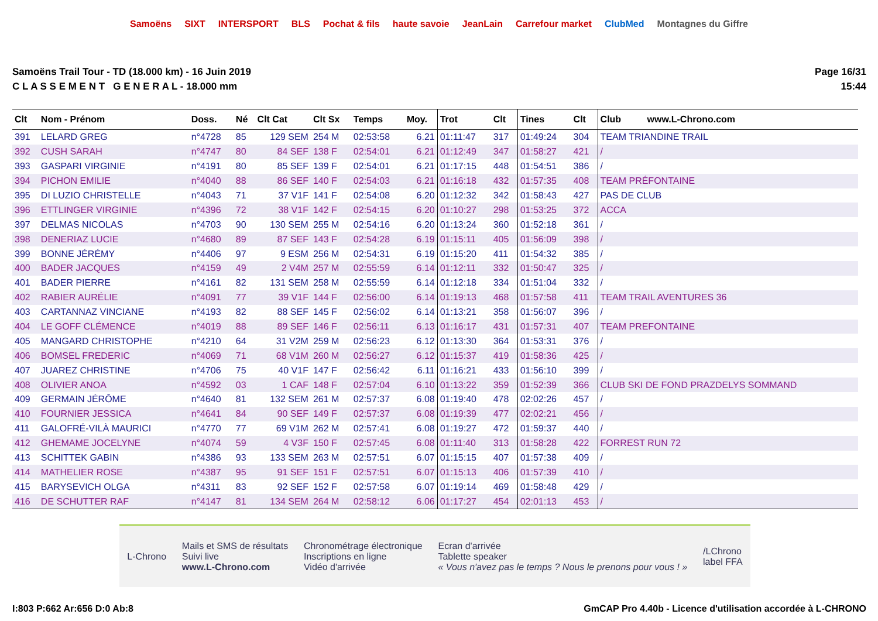Samoëns SIXT INTERSPORT BLS Pochat & fils haute savoie JeanLain Carrefour market ClubMed Montagnes du Giffre
Samoëns Trail Tour - TD (18.000 km) - 16 Juin 2019
C L A S S E M E N T G E N E R A L - 18.000 mm
Page 16/31
15:44
| Clt | Nom - Prénom | Doss. | Né | Clt Cat | Clt Sx | Temps | Moy. | Trot | Clt | Tines | Clt | Club www.L-Chrono.com |
| --- | --- | --- | --- | --- | --- | --- | --- | --- | --- | --- | --- | --- |
| 391 | LELARD GREG | n°4728 | 85 | 129 SEM | 254 M | 02:53:58 | 6.21 | 01:11:47 | 317 | 01:49:24 | 304 | TEAM TRIANDINE TRAIL |
| 392 | CUSH SARAH | n°4747 | 80 | 84 SEF | 138 F | 02:54:01 | 6.21 | 01:12:49 | 347 | 01:58:27 | 421 | / |
| 393 | GASPARI VIRGINIE | n°4191 | 80 | 85 SEF | 139 F | 02:54:01 | 6.21 | 01:17:15 | 448 | 01:54:51 | 386 | / |
| 394 | PICHON EMILIE | n°4040 | 88 | 86 SEF | 140 F | 02:54:03 | 6.21 | 01:16:18 | 432 | 01:57:35 | 408 | TEAM PRÉFONTAINE |
| 395 | DI LUZIO CHRISTELLE | n°4043 | 71 | 37 V1F | 141 F | 02:54:08 | 6.20 | 01:12:32 | 342 | 01:58:43 | 427 | PAS DE CLUB |
| 396 | ETTLINGER VIRGINIE | n°4396 | 72 | 38 V1F | 142 F | 02:54:15 | 6.20 | 01:10:27 | 298 | 01:53:25 | 372 | ACCA |
| 397 | DELMAS NICOLAS | n°4703 | 90 | 130 SEM | 255 M | 02:54:16 | 6.20 | 01:13:24 | 360 | 01:52:18 | 361 | / |
| 398 | DENERIAZ LUCIE | n°4680 | 89 | 87 SEF | 143 F | 02:54:28 | 6.19 | 01:15:11 | 405 | 01:56:09 | 398 | / |
| 399 | BONNE JÉRÉMY | n°4406 | 97 | 9 ESM | 256 M | 02:54:31 | 6.19 | 01:15:20 | 411 | 01:54:32 | 385 | / |
| 400 | BADER JACQUES | n°4159 | 49 | 2 V4M | 257 M | 02:55:59 | 6.14 | 01:12:11 | 332 | 01:50:47 | 325 | / |
| 401 | BADER PIERRE | n°4161 | 82 | 131 SEM | 258 M | 02:55:59 | 6.14 | 01:12:18 | 334 | 01:51:04 | 332 | / |
| 402 | RABIER AURÉLIE | n°4091 | 77 | 39 V1F | 144 F | 02:56:00 | 6.14 | 01:19:13 | 468 | 01:57:58 | 411 | TEAM TRAIL AVENTURES 36 |
| 403 | CARTANNAZ VINCIANE | n°4193 | 82 | 88 SEF | 145 F | 02:56:02 | 6.14 | 01:13:21 | 358 | 01:56:07 | 396 | / |
| 404 | LE GOFF CLÉMENCE | n°4019 | 88 | 89 SEF | 146 F | 02:56:11 | 6.13 | 01:16:17 | 431 | 01:57:31 | 407 | TEAM PREFONTAINE |
| 405 | MANGARD CHRISTOPHE | n°4210 | 64 | 31 V2M | 259 M | 02:56:23 | 6.12 | 01:13:30 | 364 | 01:53:31 | 376 | / |
| 406 | BOMSEL FREDERIC | n°4069 | 71 | 68 V1M | 260 M | 02:56:27 | 6.12 | 01:15:37 | 419 | 01:58:36 | 425 | / |
| 407 | JUAREZ CHRISTINE | n°4706 | 75 | 40 V1F | 147 F | 02:56:42 | 6.11 | 01:16:21 | 433 | 01:56:10 | 399 | / |
| 408 | OLIVIER ANOA | n°4592 | 03 | 1 CAF | 148 F | 02:57:04 | 6.10 | 01:13:22 | 359 | 01:52:39 | 366 | CLUB SKI DE FOND PRAZDELYS SOMMAND |
| 409 | GERMAIN JÉRÔME | n°4640 | 81 | 132 SEM | 261 M | 02:57:37 | 6.08 | 01:19:40 | 478 | 02:02:26 | 457 | / |
| 410 | FOURNIER JESSICA | n°4641 | 84 | 90 SEF | 149 F | 02:57:37 | 6.08 | 01:19:39 | 477 | 02:02:21 | 456 | / |
| 411 | GALOFRÉ-VILÀ MAURICI | n°4770 | 77 | 69 V1M | 262 M | 02:57:41 | 6.08 | 01:19:27 | 472 | 01:59:37 | 440 | / |
| 412 | GHEMAME JOCELYNE | n°4074 | 59 | 4 V3F | 150 F | 02:57:45 | 6.08 | 01:11:40 | 313 | 01:58:28 | 422 | FORREST RUN 72 |
| 413 | SCHITTEK GABIN | n°4386 | 93 | 133 SEM | 263 M | 02:57:51 | 6.07 | 01:15:15 | 407 | 01:57:38 | 409 | / |
| 414 | MATHELIER ROSE | n°4387 | 95 | 91 SEF | 151 F | 02:57:51 | 6.07 | 01:15:13 | 406 | 01:57:39 | 410 | / |
| 415 | BARYSEVICH OLGA | n°4311 | 83 | 92 SEF | 152 F | 02:57:58 | 6.07 | 01:19:14 | 469 | 01:58:48 | 429 | / |
| 416 | DE SCHUTTER RAF | n°4147 | 81 | 134 SEM | 264 M | 02:58:12 | 6.06 | 01:17:27 | 454 | 02:01:13 | 453 | / |
L-Chrono
Mails et SMS de résultats
Suivi live
www.L-Chrono.com
Chronométrage électronique
Inscriptions en ligne
Vidéo d'arrivée
Ecran d'arrivée
Tablette speaker
« Vous n'avez pas le temps ? Nous le prenons pour vous ! »
/LChrono
label FFA
I:803 P:662 Ar:656 D:0 Ab:8 GmCAP Pro 4.40b - Licence d'utilisation accordée à L-CHRONO